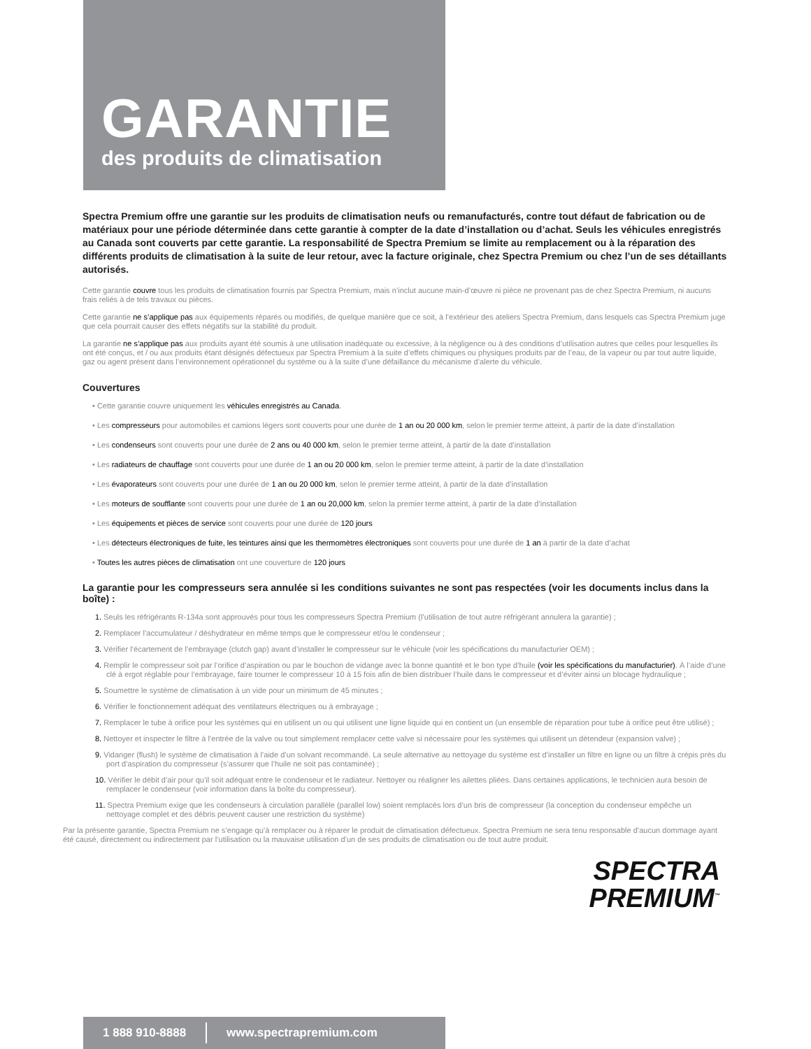GARANTIE
des produits de climatisation
Spectra Premium offre une garantie sur les produits de climatisation neufs ou remanufacturés, contre tout défaut de fabrication ou de matériaux pour une période déterminée dans cette garantie à compter de la date d’installation ou d’achat. Seuls les véhicules enregistrés au Canada sont couverts par cette garantie. La responsabilité de Spectra Premium se limite au remplacement ou à la réparation des différents produits de climatisation à la suite de leur retour, avec la facture originale, chez Spectra Premium ou chez l’un de ses détaillants autorisés.
Cette garantie couvre tous les produits de climatisation fournis par Spectra Premium, mais n’inclut aucune main-d’œuvre ni pièce ne provenant pas de chez Spectra Premium, ni aucuns frais reliés à de tels travaux ou pièces.
Cette garantie ne s’applique pas aux équipements réparés ou modifiés, de quelque manière que ce soit, à l’extérieur des ateliers Spectra Premium, dans lesquels cas Spectra Premium juge que cela pourrait causer des effets négatifs sur la stabilité du produit.
La garantie ne s’applique pas aux produits ayant été soumis à une utilisation inadéquate ou excessive, à la négligence ou à des conditions d’utilisation autres que celles pour lesquelles ils ont été conçus, et / ou aux produits étant désignés défectueux par Spectra Premium à la suite d’effets chimiques ou physiques produits par de l’eau, de la vapeur ou par tout autre liquide, gaz ou agent présent dans l’environnement opérationnel du système ou à la suite d’une défaillance du mécanisme d’alerte du véhicule.
Couvertures
• Cette garantie couvre uniquement les véhicules enregistrés au Canada.
• Les compresseurs pour automobiles et camions légers sont couverts pour une durée de 1 an ou 20 000 km, selon le premier terme atteint, à partir de la date d’installation
• Les condenseurs sont couverts pour une durée de 2 ans ou 40 000 km, selon le premier terme atteint, à partir de la date d’installation
• Les radiateurs de chauffage sont couverts pour une durée de 1 an ou 20 000 km, selon le premier terme atteint, à partir de la date d’installation
• Les évaporateurs sont couverts pour une durée de 1 an ou 20 000 km, selon le premier terme atteint, à partir de la date d’installation
• Les moteurs de soufflante sont couverts pour une durée de 1 an ou 20,000 km, selon la premier terme atteint, à partir de la date d’installation
• Les équipements et pièces de service sont couverts pour une durée de 120 jours
• Les détecteurs électroniques de fuite, les teintures ainsi que les thermomètres électroniques sont couverts pour une durée de 1 an à partir de la date d’achat
• Toutes les autres pièces de climatisation ont une couverture de 120 jours
La garantie pour les compresseurs sera annulée si les conditions suivantes ne sont pas respectées (voir les documents inclus dans la boîte) :
1. Seuls les réfrigérants R-134a sont approuvés pour tous les compresseurs Spectra Premium (l’utilisation de tout autre réfrigérant annulera la garantie) ;
2. Remplacer l’accumulateur / déshydrateur en même temps que le compresseur et/ou le condenseur ;
3. Vérifier l’écartement de l’embrayage (clutch gap) avant d’installer le compresseur sur le véhicule (voir les spécifications du manufacturier OEM) ;
4. Remplir le compresseur soit par l’orifice d’aspiration ou par le bouchon de vidange avec la bonne quantité et le bon type d’huile (voir les spécifications du manufacturier). À l’aide d’une clé à ergot réglable pour l’embrayage, faire tourner le compresseur 10 à 15 fois afin de bien distribuer l’huile dans le compresseur et d’éviter ainsi un blocage hydraulique ;
5. Soumettre le système de climatisation à un vide pour un minimum de 45 minutes ;
6. Vérifier le fonctionnement adéquat des ventilateurs électriques ou à embrayage ;
7. Remplacer le tube à orifice pour les systèmes qui en utilisent un ou qui utilisent une ligne liquide qui en contient un (un ensemble de réparation pour tube à orifice peut être utilisé) ;
8. Nettoyer et inspecter le filtre à l’entrée de la valve ou tout simplement remplacer cette valve si nécessaire pour les systèmes qui utilisent un détendeur (expansion valve) ;
9. Vidanger (flush) le système de climatisation à l’aide d’un solvant recommandé. La seule alternative au nettoyage du système est d’installer un filtre en ligne ou un filtre à crépis près du port d’aspiration du compresseur (s’assurer que l’huile ne soit pas contaminée) ;
10. Vérifier le débit d’air pour qu’il soit adéquat entre le condenseur et le radiateur. Nettoyer ou réaligner les ailettes pliées. Dans certaines applications, le technicien aura besoin de remplacer le condenseur (voir information dans la boîte du compresseur).
11. Spectra Premium exige que les condenseurs à circulation parallèle (parallel low) soient remplacés lors d’un bris de compresseur (la conception du condenseur empêche un nettoyage complet et des débris peuvent causer une restriction du système)
Par la présente garantie, Spectra Premium ne s’engage qu’à remplacer ou à réparer le produit de climatisation défectueux. Spectra Premium ne sera tenu responsable d’aucun dommage ayant été causé, directement ou indirectement par l’utilisation ou la mauvaise utilisation d’un de ses produits de climatisation ou de tout autre produit.
SPECTRA
PREMIUM<sup>™</sup>
1 888 910-8888 www.spectrapremium.com